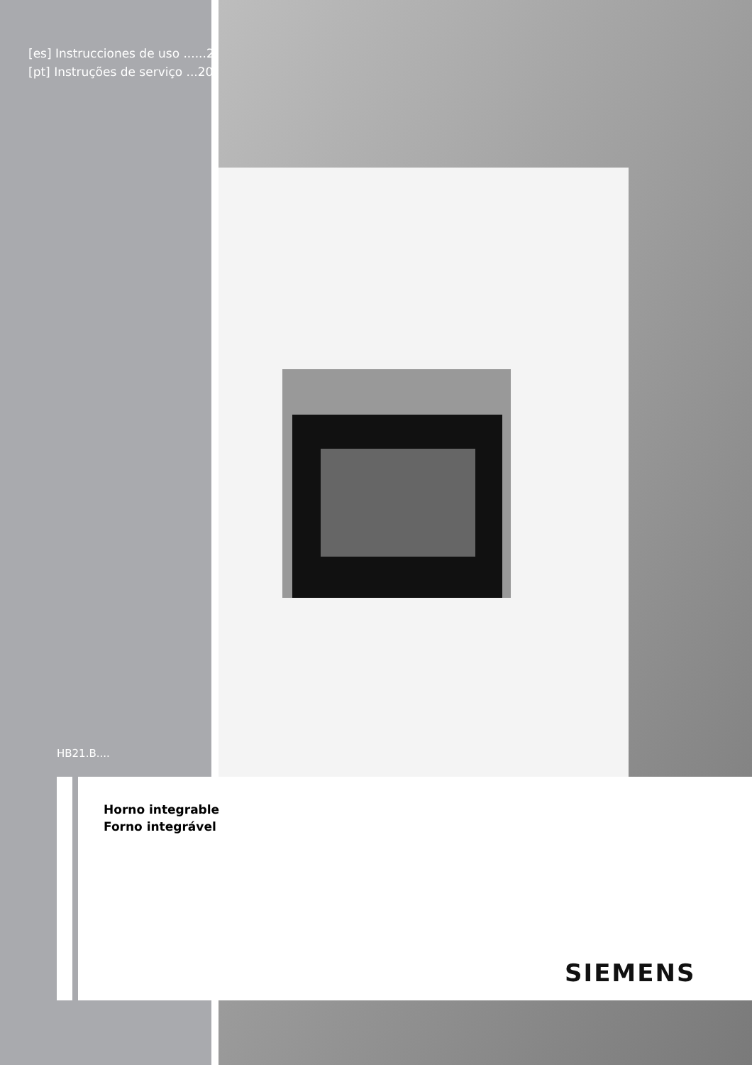[es] Instrucciones de uso ......2
[pt] Instruções de serviço ...20
HB21.B....
Horno integrable
Forno integrável
SIEMENS